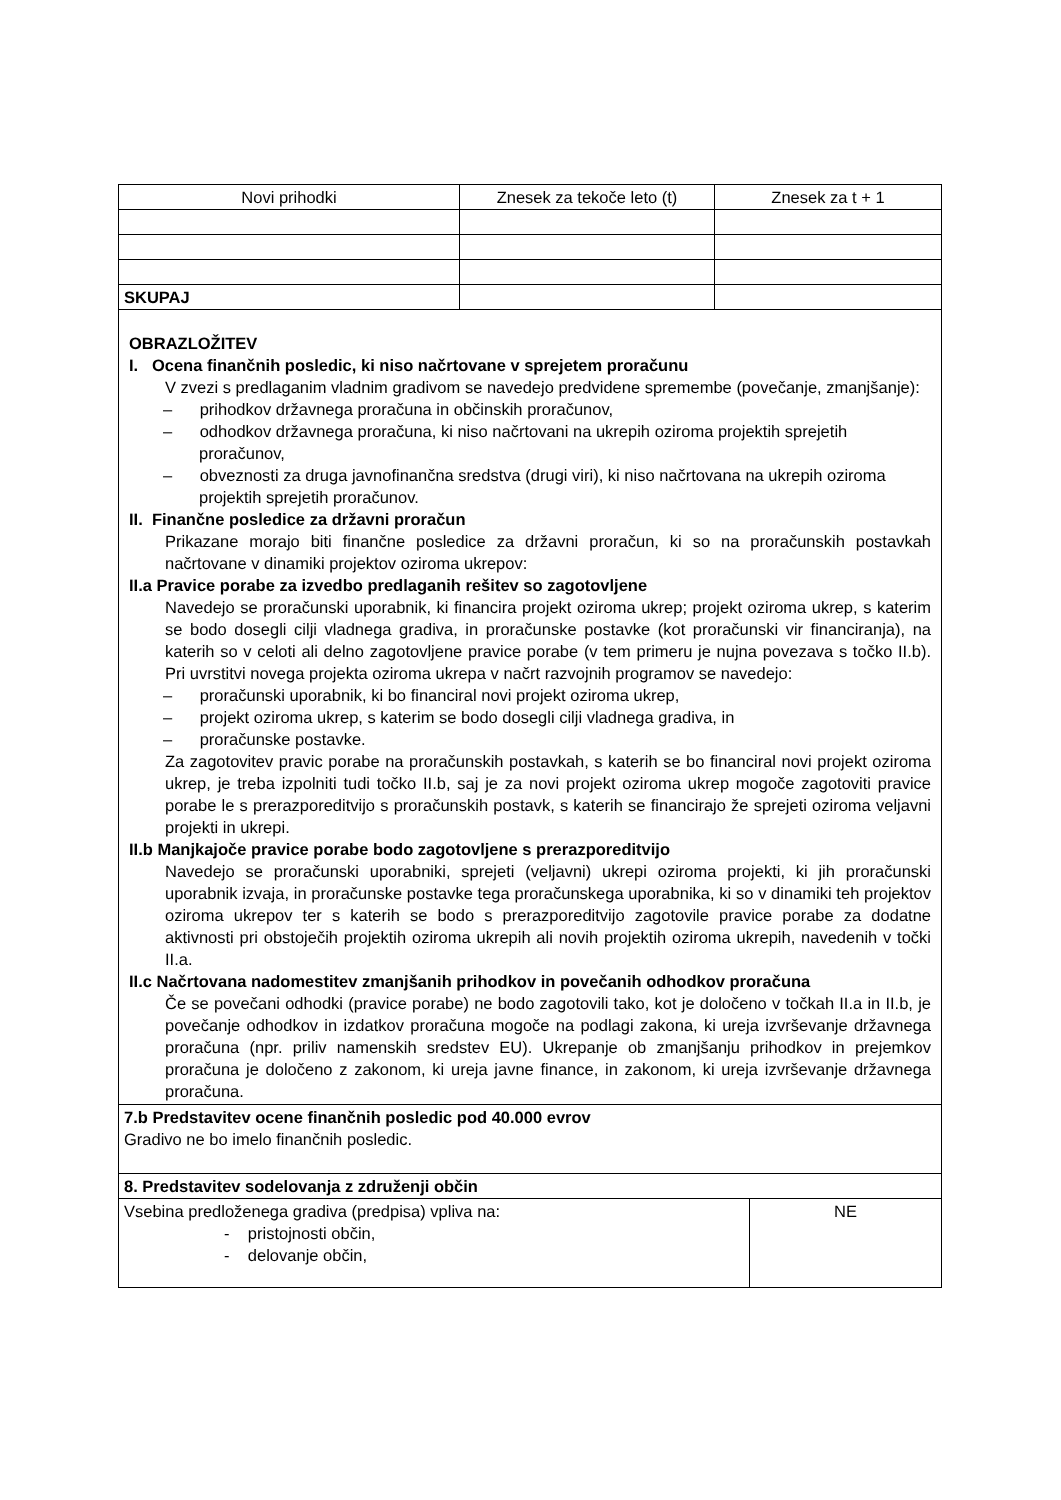| Novi prihodki | Znesek za tekoče leto (t) | Znesek za t + 1 |
| --- | --- | --- |
| SKUPAJ | | |
| OBRAZLOŽITEV I. Ocena finančnih posledic, ki niso načrtovane v sprejetem proračunu V zvezi s predlaganim vladnim gradivom se navedejo predvidene spremembe (povečanje, zmanjšanje): – prihodkov državnega proračuna in občinskih proračunov, – odhodkov državnega proračuna, ki niso načrtovani na ukrepih oziroma projektih sprejetih proračunov, – obveznosti za druga javnofinančna sredstva (drugi viri), ki niso načrtovana na ukrepih oziroma projektih sprejetih proračunov. II. Finančne posledice za državni proračun Prikazane morajo biti finančne posledice za državni proračun, ki so na proračunskih postavkah načrtovane v dinamiki projektov oziroma ukrepov: II.a Pravice porabe za izvedbo predlaganih rešitev so zagotovljene Navedejo se proračunski uporabnik, ki financira projekt oziroma ukrep; projekt oziroma ukrep, s katerim se bodo dosegli cilji vladnega gradiva, in proračunske postavke (kot proračunski vir financiranja), na katerih so v celoti ali delno zagotovljene pravice porabe (v tem primeru je nujna povezava s točko II.b). Pri uvrstitvi novega projekta oziroma ukrepa v načrt razvojnih programov se navedejo: – proračunski uporabnik, ki bo financiral novi projekt oziroma ukrep, – projekt oziroma ukrep, s katerim se bodo dosegli cilji vladnega gradiva, in – proračunske postavke. Za zagotovitev pravic porabe na proračunskih postavkah, s katerih se bo financiral novi projekt oziroma ukrep, je treba izpolniti tudi točko II.b, saj je za novi projekt oziroma ukrep mogoče zagotoviti pravice porabe le s prerazporeditvijo s proračunskih postavk, s katerih se financirajo že sprejeti oziroma veljavni projekti in ukrepi. II.b Manjkajoče pravice porabe bodo zagotovljene s prerazporeditvijo Navedejo se proračunski uporabniki, sprejeti (veljavni) ukrepi oziroma projekti, ki jih proračunski uporabnik izvaja, in proračunske postavke tega proračunskega uporabnika, ki so v dinamiki teh projektov oziroma ukrepov ter s katerih se bodo s prerazporeditvijo zagotovile pravice porabe za dodatne aktivnosti pri obstoječih projektih oziroma ukrepih ali novih projektih oziroma ukrepih, navedenih v točki II.a. II.c Načrtovana nadomestitev zmanjšanih prihodkov in povečanih odhodkov proračuna Če se povečani odhodki (pravice porabe) ne bodo zagotovili tako, kot je določeno v točkah II.a in II.b, je povečanje odhodkov in izdatkov proračuna mogoče na podlagi zakona, ki ureja izvrševanje državnega proračuna (npr. priliv namenskih sredstev EU). Ukrepanje ob zmanjšanju prihodkov in prejemkov proračuna je določeno z zakonom, ki ureja javne finance, in zakonom, ki ureja izvrševanje državnega proračuna. | | |
| 7.b Predstavitev ocene finančnih posledic pod 40.000 evrov Gradivo ne bo imelo finančnih posledic. | | |
| 8. Predstavitev sodelovanja z združenji občin | |
| Vsebina predloženega gradiva (predpisa) vpliva na: - pristojnosti občin, - delovanje občin, | NE |